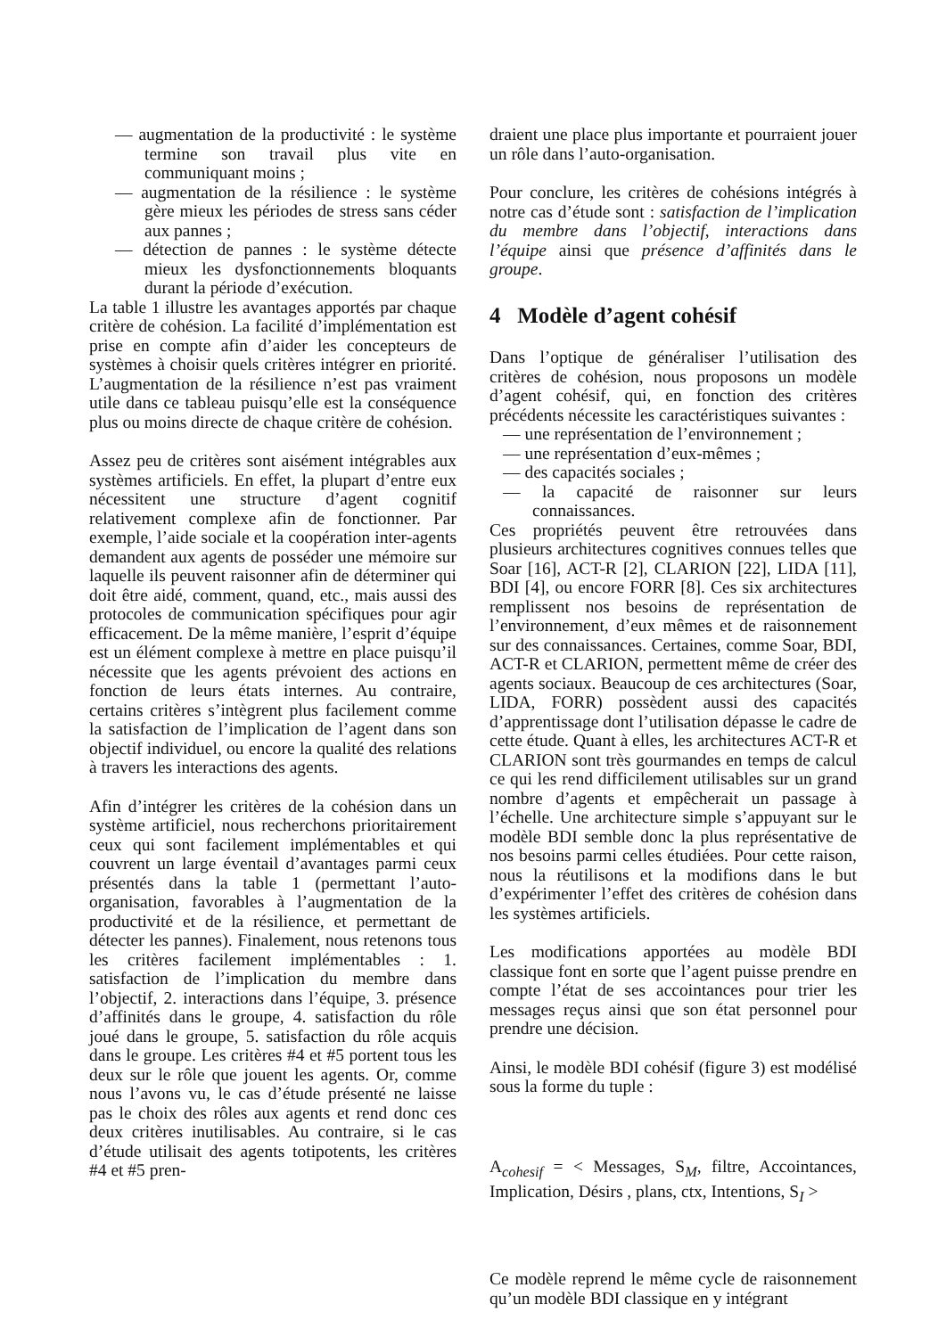— augmentation de la productivité : le système termine son travail plus vite en communiquant moins ;
— augmentation de la résilience : le système gère mieux les périodes de stress sans céder aux pannes ;
— détection de pannes : le système détecte mieux les dysfonctionnements bloquants durant la période d’exécution.
La table 1 illustre les avantages apportés par chaque critère de cohésion. La facilité d’implémentation est prise en compte afin d’aider les concepteurs de systèmes à choisir quels critères intégrer en priorité. L’augmentation de la résilience n’est pas vraiment utile dans ce tableau puisqu’elle est la conséquence plus ou moins directe de chaque critère de cohésion.
Assez peu de critères sont aisément intégrables aux systèmes artificiels. En effet, la plupart d’entre eux nécessitent une structure d’agent cognitif relativement complexe afin de fonctionner. Par exemple, l’aide sociale et la coopération inter-agents demandent aux agents de posséder une mémoire sur laquelle ils peuvent raisonner afin de déterminer qui doit être aidé, comment, quand, etc., mais aussi des protocoles de communication spécifiques pour agir efficacement. De la même manière, l’esprit d’équipe est un élément complexe à mettre en place puisqu’il nécessite que les agents prévoient des actions en fonction de leurs états internes. Au contraire, certains critères s’intègrent plus facilement comme la satisfaction de l’implication de l’agent dans son objectif individuel, ou encore la qualité des relations à travers les interactions des agents.
Afin d’intégrer les critères de la cohésion dans un système artificiel, nous recherchons prioritairement ceux qui sont facilement implémentables et qui couvrent un large éventail d’avantages parmi ceux présentés dans la table 1 (permettant l’auto-organisation, favorables à l’augmentation de la productivité et de la résilience, et permettant de détecter les pannes). Finalement, nous retenons tous les critères facilement implémentables : 1. satisfaction de l’implication du membre dans l’objectif, 2. interactions dans l’équipe, 3. présence d’affinités dans le groupe, 4. satisfaction du rôle joué dans le groupe, 5. satisfaction du rôle acquis dans le groupe. Les critères #4 et #5 portent tous les deux sur le rôle que jouent les agents. Or, comme nous l’avons vu, le cas d’étude présenté ne laisse pas le choix des rôles aux agents et rend donc ces deux critères inutilisables. Au contraire, si le cas d’étude utilisait des agents totipotents, les critères #4 et #5 pren-
draient une place plus importante et pourraient jouer un rôle dans l’auto-organisation.
Pour conclure, les critères de cohésions intégrés à notre cas d’étude sont : satisfaction de l’implication du membre dans l’objectif, interactions dans l’équipe ainsi que présence d’affinités dans le groupe.
4 Modèle d’agent cohésif
Dans l’optique de généraliser l’utilisation des critères de cohésion, nous proposons un modèle d’agent cohésif, qui, en fonction des critères précédents nécessite les caractéristiques suivantes :
— une représentation de l’environnement ;
— une représentation d’eux-mêmes ;
— des capacités sociales ;
— la capacité de raisonner sur leurs connaissances.
Ces propriétés peuvent être retrouvées dans plusieurs architectures cognitives connues telles que Soar [16], ACT-R [2], CLARION [22], LIDA [11], BDI [4], ou encore FORR [8]. Ces six architectures remplissent nos besoins de représentation de l’environnement, d’eux mêmes et de raisonnement sur des connaissances. Certaines, comme Soar, BDI, ACT-R et CLARION, permettent même de créer des agents sociaux. Beaucoup de ces architectures (Soar, LIDA, FORR) possèdent aussi des capacités d’apprentissage dont l’utilisation dépasse le cadre de cette étude. Quant à elles, les architectures ACT-R et CLARION sont très gourmandes en temps de calcul ce qui les rend difficilement utilisables sur un grand nombre d’agents et empêcherait un passage à l’échelle. Une architecture simple s’appuyant sur le modèle BDI semble donc la plus représentative de nos besoins parmi celles étudiées. Pour cette raison, nous la réutilisons et la modifions dans le but d’expérimenter l’effet des critères de cohésion dans les systèmes artificiels.
Les modifications apportées au modèle BDI classique font en sorte que l’agent puisse prendre en compte l’état de ses accointances pour trier les messages reçus ainsi que son état personnel pour prendre une décision.
Ainsi, le modèle BDI cohésif (figure 3) est modélisé sous la forme du tuple :
A<sub>cohesif</sub> = < Messages, S<sub>M</sub>, filtre, Accointances, Implication, Désirs , plans, ctx, Intentions, S<sub>I</sub> >
Ce modèle reprend le même cycle de raisonnement qu’un modèle BDI classique en y intégrant